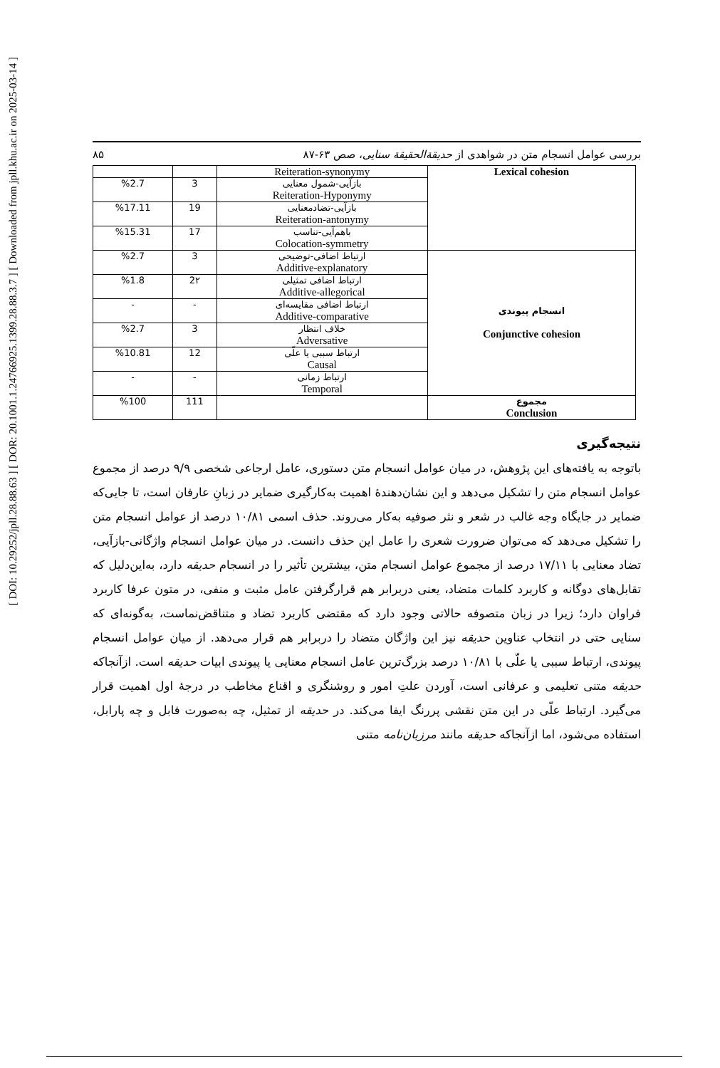[ DOI: 10.29252/jpll.28.88.63 ] [ DOR: 20.1001.1.24766925.1399.28.88.3.7 ] [ Downloaded from jpll.khu.ac.ir on 2025-03-14 ]
۸۵ بررسی عوامل انسجام متن در شواهدی از حدیقة‌الحقیقة سنایی، صص ۶۳-۸۷
| Lexical cohesion | Reiteration-synonymy | | |
| | بازآیی-شمول معنایی Reiteration-Hyponymy | 3 | %2.7 |
| | بازآیی-تضادمعنایی Reiteration-antonymy | 19 | %17.11 |
| | باهم‌آیی-تناسب Colocation-symmetry | 17 | %15.31 |
| انسجام پیوندی Conjunctive cohesion | ارتباط اضافی-توضیحی Additive-explanatory | 3 | %2.7 |
| | ارتباط اضافی تمثیلی Additive-allegorical | 2۲ | %1.8 |
| | ارتباط اضافی مقایسه‌ای Additive-comparative | - | - |
| | خلاف انتظار Adversative | 3 | %2.7 |
| | ارتباط سببی یا علّی Causal | 12 | %10.81 |
| | ارتباط زمانی Temporal | - | - |
| مجموع Conclusion | | 111 | %100 |
نتیجه‌گیری
باتوجه به یافته‌های این پژوهش، در میان عوامل انسجام متن دستوری، عامل ارجاعی شخصی ۹/۹ درصد از مجموع عوامل انسجام متن را تشکیل می‌دهد و این نشان‌دهندۀ اهمیت به‌کارگیری ضمایر در زبانِ عارفان است، تا جایی‌که ضمایر در جایگاه وجه غالب در شعر و نثر صوفیه به‌کار می‌روند. حذف اسمی ۱۰/۸۱ درصد از عوامل انسجام متن را تشکیل می‌دهد که می‌توان ضرورت شعری را عامل این حذف دانست. در میان عوامل انسجام واژگانی-بازآیی، تضاد معنایی با ۱۷/۱۱ درصد از مجموع عوامل انسجام متن، بیشترین تأثیر را در انسجام حدیقه دارد، به‌این‌دلیل که تقابل‌های دوگانه و کاربرد کلمات متضاد، یعنی دربرابر هم قرارگرفتن عامل مثبت و منفی، در متون عرفا کاربرد فراوان دارد؛ زیرا در زبان متصوفه حالاتی وجود دارد که مقتضی کاربرد تضاد و متناقض‌نماست، به‌گونه‌ای که سنایی حتی در انتخاب عناوین حدیقه نیز این واژگان متضاد را دربرابر هم قرار می‌دهد. از میان عوامل انسجام پیوندی، ارتباط سببی یا علّی با ۱۰/۸۱ درصد بزرگ‌ترین عامل انسجام معنایی یا پیوندی ابیات حدیقه است. ازآنجاکه حدیقه متنی تعلیمی و عرفانی است، آوردن علتِ امور و روشنگری و اقناع مخاطب در درجۀ اول اهمیت قرار می‌گیرد. ارتباط علّی در این متن نقشی پررنگ ایفا می‌کند. در حدیقه از تمثیل، چه به‌صورت فابل و چه پارابل، استفاده می‌شود، اما ازآنجاکه حدیقه مانند مرزبان‌نامه متنی